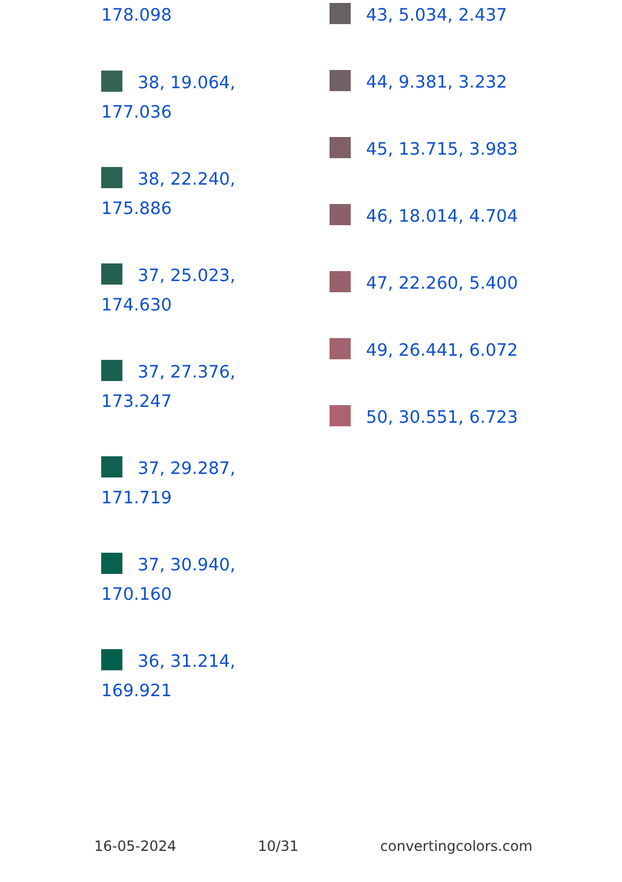178.098
38, 19.064, 177.036
38, 22.240, 175.886
37, 25.023, 174.630
37, 27.376, 173.247
37, 29.287, 171.719
37, 30.940, 170.160
36, 31.214, 169.921
43, 5.034, 2.437
44, 9.381, 3.232
45, 13.715, 3.983
46, 18.014, 4.704
47, 22.260, 5.400
49, 26.441, 6.072
50, 30.551, 6.723
16-05-2024 10/31 convertingcolors.com